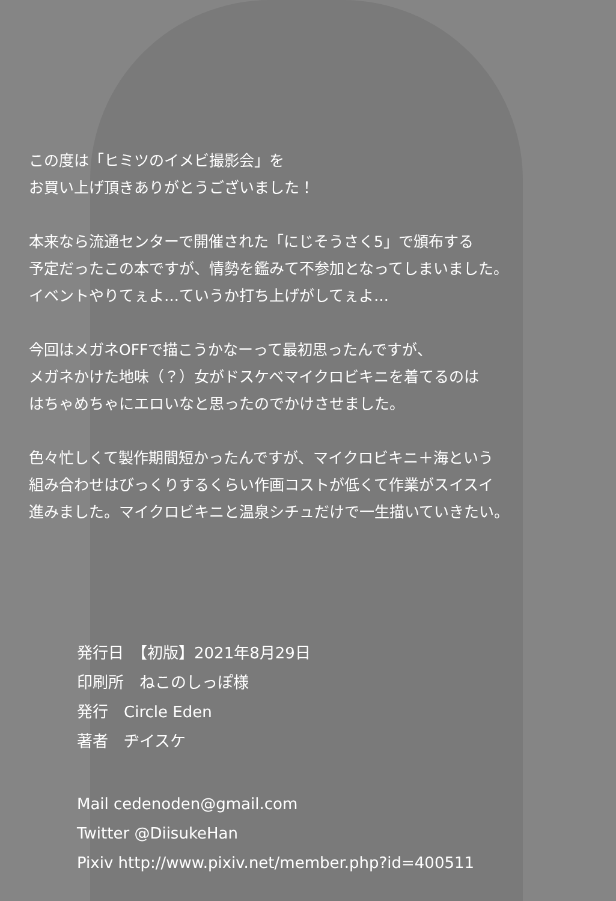この度は「ヒミツのイメビ撮影会」を
お買い上げ頂きありがとうございました！
本来なら流通センターで開催された「にじそうさく5」で頒布する
予定だったこの本ですが、情勢を鑑みて不参加となってしまいました。
イベントやりてぇよ…ていうか打ち上げがしてぇよ…
今回はメガネOFFで描こうかなーって最初思ったんですが、
メガネかけた地味（？）女がドスケベマイクロビキニを着てるのは
はちゃめちゃにエロいなと思ったのでかけさせました。
色々忙しくて製作期間短かったんですが、マイクロビキニ＋海という
組み合わせはびっくりするくらい作画コストが低くて作業がスイスイ
進みました。マイクロビキニと温泉シチュだけで一生描いていきたい。
発行日　【初版】2021年8月29日
印刷所　ねこのしっぽ様
発行　Circle Eden
著者　ヂイスケ
Mail cedenoden@gmail.com
Twitter @DiisukeHan
Pixiv http://www.pixiv.net/member.php?id=400511